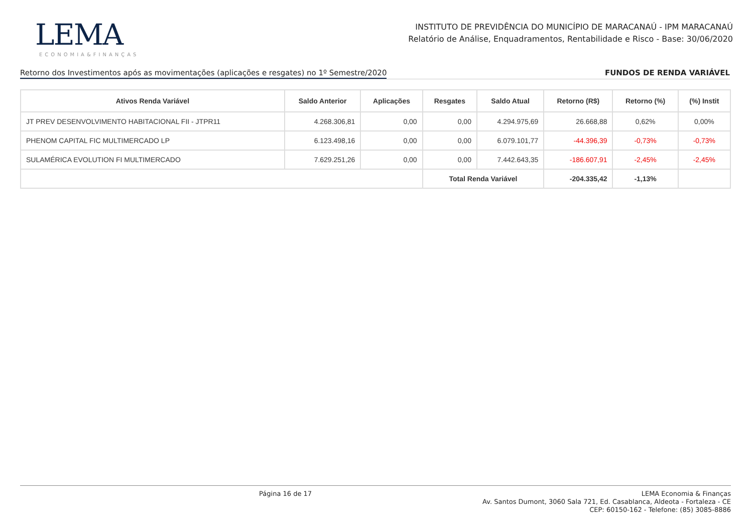LEMA
ECONOMIA&FINANÇAS
INSTITUTO DE PREVIDÊNCIA DO MUNICÍPIO DE MARACANAÚ - IPM MARACANAÚ
Relatório de Análise, Enquadramentos, Rentabilidade e Risco - Base: 30/06/2020
Retorno dos Investimentos após as movimentações (aplicações e resgates) no 1º Semestre/2020 FUNDOS DE RENDA VARIÁVEL
| Ativos Renda Variável | Saldo Anterior | Aplicações | Resgates | Saldo Atual | Retorno (R$) | Retorno (%) | (%) Instit |
| --- | --- | --- | --- | --- | --- | --- | --- |
| JT PREV DESENVOLVIMENTO HABITACIONAL FII - JTPR11 | 4.268.306,81 | 0,00 | 0,00 | 4.294.975,69 | 26.668,88 | 0,62% | 0,00% |
| PHENOM CAPITAL FIC MULTIMERCADO LP | 6.123.498,16 | 0,00 | 0,00 | 6.079.101,77 | -44.396,39 | -0,73% | -0,73% |
| SULAMÉRICA EVOLUTION FI MULTIMERCADO | 7.629.251,26 | 0,00 | 0,00 | 7.442.643,35 | -186.607,91 | -2,45% | -2,45% |
| | | | Total Renda Variável | | -204.335,42 | -1,13% | |
Página 16 de 17
LEMA Economia & Finanças
Av. Santos Dumont, 3060 Sala 721, Ed. Casablanca, Aldeota - Fortaleza - CE
CEP: 60150-162 - Telefone: (85) 3085-8886